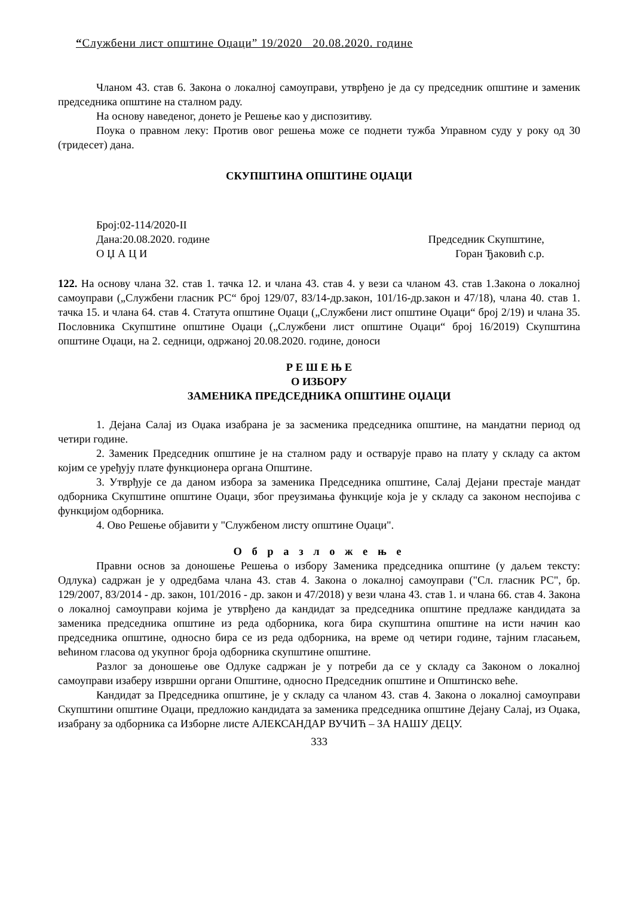“Службени лист општине Оџаци” 19/2020 20.08.2020. године
Чланом 43. став 6. Закона о локалној самоуправи, утврђено је да су председник општине и заменик председника општине на сталном раду.
На основу наведеног, донето је Решење као у диспозитиву.
Поука о правном леку: Против овог решења може се поднети тужба Управном суду у року од 30 (тридесет) дана.
СКУПШТИНА ОПШТИНЕ ОЏАЦИ
Број:02-114/2020-II
Дана:20.08.2020. године
О Џ А Ц И
Председник Скупштине,
Горан Ђаковић с.р.
122. На основу члана 32. став 1. тачка 12. и члана 43. став 4. у вези са чланом 43. став 1.Закона о локалној самоуправи („Службени гласник РС“ број 129/07, 83/14-др.закон, 101/16-др.закон и 47/18), члана 40. став 1. тачка 15. и члана 64. став 4. Статута општине Оџаци („Службени лист општине Оџаци“ број 2/19) и члана 35. Пословника Скупштине општине Оџаци („Службени лист општине Оџаци“ број 16/2019) Скупштина општине Оџаци, на 2. седници, одржаној 20.08.2020. године, доноси
Р Е Ш Е Њ Е
О ИЗБОРУ
ЗАМЕНИКА ПРЕДСЕДНИКА ОПШТИНЕ ОЏАЦИ
1. Дејана Салај из Оџака изабрана је за засменика председника општине, на мандатни период од четири године.
2. Заменик Председник општине је на сталном раду и остварује право на плату у складу са актом којим се уређују плате функционера органа Општине.
3. Утврђује се да даном избора за заменика Председника општине, Салај Дејани престаје мандат одборника Скупштине општине Оџаци, због преузимања функције која је у складу са законом неспојива с функцијом одборника.
4. Ово Решење објавити у "Службеном листу општине Оџаци".
О б р а з л о ж е њ е
Правни основ за доношење Решења о избору Заменика председника општине (у даљем тексту: Одлука) садржан је у одредбама члана 43. став 4. Закона о локалној самоуправи ("Сл. гласник РС", бр. 129/2007, 83/2014 - др. закон, 101/2016 - др. закон и 47/2018) у вези члана 43. став 1. и члана 66. став 4. Закона о локалној самоуправи којима је утврђено да кандидат за председника општине предлаже кандидата за заменика председника општине из реда одборника, кога бира скупштина општине на исти начин као председника општине, односно бира се из реда одборника, на време од четири године, тајним гласањем, већином гласова од укупног броја одборника скупштине општине.
Разлог за доношење ове Одлуке садржан је у потреби да се у складу са Законом о локалној самоуправи изаберу извршни органи Општине, односно Председник општине и Општинско веће.
Кандидат за Председника општине, је у складу са чланом 43. став 4. Закона о локалној самоуправи Скупштини општине Оџаци, предложио кандидата за заменика председника општине Дејану Салај, из Оџака, изабрану за одборника са Изборне листе АЛЕКСАНДАР ВУЧИЋ – ЗА НАШУ ДЕЦУ.
333